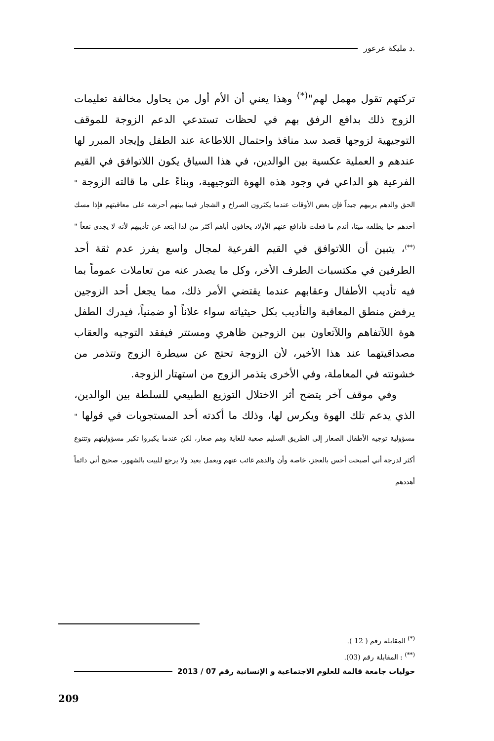.د مليكة عرعور
تركتهم تقول مهمل لهم"<sup>(*)</sup> وهذا يعني أن الأم أول من يحاول مخالفة تعليمات الزوج ذلك بدافع الرفق بهم في لحظات تستدعي الدعم الزوجة للموقف التوجيهية لزوجها قصد سد منافذ واحتمال اللاطاعة عند الطفل وإيجاد المبرر لها عندهم و العملية عكسية بين الوالدين، في هذا السياق يكون اللاتوافق في القيم الفرعية هو الداعي في وجود هذه الهوة التوجيهية، وبناءً على ما قالته الزوجة " الحق والدهم يربيهم جيداً فإن بعض الأوقات عندما يكثرون الصراخ و الشجار فيما بينهم أحرشه على معاقبتهم فإذا مسك أحدهم حيا يطلقه ميتا، أندم ما فعلت فأدافع عنهم الأولاد يخافون أباهم أكثر من لذا أبتعد عن تأديبهم لأنه لا يجدي نفعاً "<sup>(**)</sup>، يتبين أن اللاتوافق في القيم الفرعية لمجال واسع يفرز عدم ثقة أحد الطرفين في مكتسبات الطرف الأخر، وكل ما يصدر عنه من تعاملات عموماً بما فيه تأديب الأطفال وعقابهم عندما يقتضي الأمر ذلك، مما يجعل أحد الزوجين يرفض منطق المعاقبة والتأديب بكل حيثياته سواء علاناً أو ضمنياً، فيدرك الطفل هوة اللآتفاهم واللآتعاون بين الزوجين ظاهري ومستتر فيفقد التوجيه والعقاب مصداقيتهما عند هذا الأخير، لأن الزوجة تحتج عن سيطرة الزوج وتتذمر من خشونته في المعاملة، وفي الأخرى يتذمر الزوج من استهتار الزوجة.
وفي موقف آخر يتضح أثر الاختلال التوزيع الطبيعي للسلطة بين الوالدين، الذي يدعم تلك الهوة ويكرس لها، وذلك ما أكدته أحد المستجوبات في قولها " مسؤولية توجيه الأطفال الصغار إلى الطريق السليم صعبة للغاية وهم صغار، لكن عندما يكبروا تكبر مسؤوليتهم وتتنوع أكثر لدرجة أني أصبحت أحس بالعجز، خاصة وأن والدهم غائب عنهم ويعمل بعيد ولا يرجع للبيت بالشهور، صحيح أني دائماً أهددهم
<sup>(*)</sup> المقابلة رقم ( 12 ).
<sup>(**)</sup> : المقابلة رقم (03).
حوليات جامعة قالمة للعلوم الاجتماعية و الإنسانية رقم 07 / 2013
209